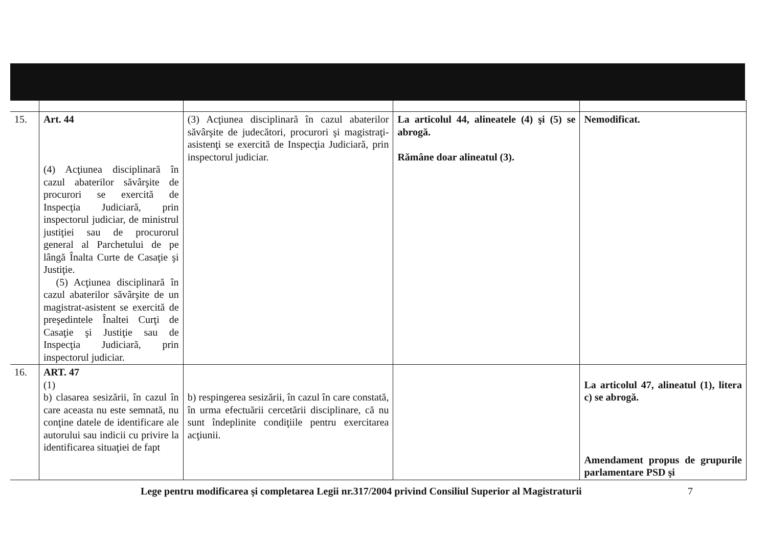| 15. | Art. 44 (4) Acţiunea disciplinară în cazul abaterilor săvârşite de procurori se exercită de Inspecţia Judiciară, prin inspectorul judiciar, de ministrul justiţiei sau de procurorul general al Parchetului de pe lângă Înalta Curte de Casaţie şi Justiţie. (5) Acţiunea disciplinară în cazul abaterilor săvârşite de un magistrat-asistent se exercită de preşedintele Înaltei Curţi de Casaţie şi Justiţie sau de Inspecţia Judiciară, prin inspectorul judiciar. | (3) Acţiunea disciplinară în cazul abaterilor săvârşite de judecători, procurori şi magistraţi-asistenţi se exercită de Inspecţia Judiciară, prin inspectorul judiciar. | La articolul 44, alineatele (4) şi (5) se abrogă. Rămâne doar alineatul (3). | Nemodificat. |
| 16. | ART. 47 (1) b) clasarea sesizării, în cazul în care aceasta nu este semnată, nu conţine datele de identificare ale autorului sau indicii cu privire la identificarea situaţiei de fapt | b) respingerea sesizării, în cazul în care constată, în urma efectuării cercetării disciplinare, că nu sunt îndeplinite condiţiile pentru exercitarea acţiunii. | | La articolul 47, alineatul (1), litera c) se abrogă. Amendament propus de grupurile parlamentare PSD şi |
Lege pentru modificarea şi completarea Legii nr.317/2004 privind Consiliul Superior al Magistraturii
7